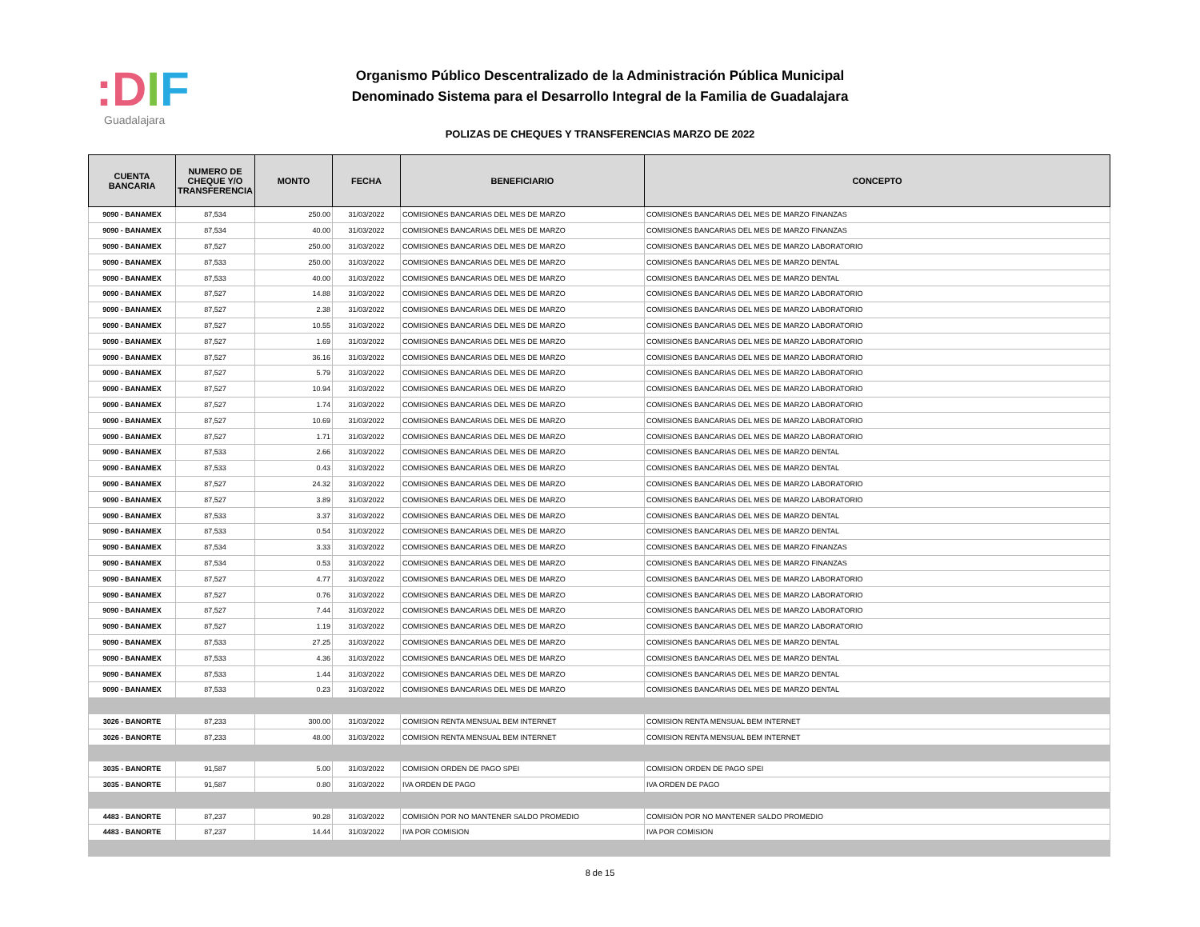:DIF
Guadalajara
Organismo Público Descentralizado de la Administración Pública Municipal
Denominado Sistema para el Desarrollo Integral de la Familia de Guadalajara
POLIZAS DE CHEQUES Y TRANSFERENCIAS MARZO DE 2022
| CUENTA BANCARIA | NUMERO DE CHEQUE Y/O TRANSFERENCIA | MONTO | FECHA | BENEFICIARIO | CONCEPTO |
| --- | --- | --- | --- | --- | --- |
| 9090 - BANAMEX | 87,534 | 250.00 | 31/03/2022 | COMISIONES BANCARIAS DEL MES DE MARZO | COMISIONES BANCARIAS DEL MES DE MARZO FINANZAS |
| 9090 - BANAMEX | 87,534 | 40.00 | 31/03/2022 | COMISIONES BANCARIAS DEL MES DE MARZO | COMISIONES BANCARIAS DEL MES DE MARZO FINANZAS |
| 9090 - BANAMEX | 87,527 | 250.00 | 31/03/2022 | COMISIONES BANCARIAS DEL MES DE MARZO | COMISIONES BANCARIAS DEL MES DE MARZO LABORATORIO |
| 9090 - BANAMEX | 87,533 | 250.00 | 31/03/2022 | COMISIONES BANCARIAS DEL MES DE MARZO | COMISIONES BANCARIAS DEL MES DE MARZO DENTAL |
| 9090 - BANAMEX | 87,533 | 40.00 | 31/03/2022 | COMISIONES BANCARIAS DEL MES DE MARZO | COMISIONES BANCARIAS DEL MES DE MARZO DENTAL |
| 9090 - BANAMEX | 87,527 | 14.88 | 31/03/2022 | COMISIONES BANCARIAS DEL MES DE MARZO | COMISIONES BANCARIAS DEL MES DE MARZO LABORATORIO |
| 9090 - BANAMEX | 87,527 | 2.38 | 31/03/2022 | COMISIONES BANCARIAS DEL MES DE MARZO | COMISIONES BANCARIAS DEL MES DE MARZO LABORATORIO |
| 9090 - BANAMEX | 87,527 | 10.55 | 31/03/2022 | COMISIONES BANCARIAS DEL MES DE MARZO | COMISIONES BANCARIAS DEL MES DE MARZO LABORATORIO |
| 9090 - BANAMEX | 87,527 | 1.69 | 31/03/2022 | COMISIONES BANCARIAS DEL MES DE MARZO | COMISIONES BANCARIAS DEL MES DE MARZO LABORATORIO |
| 9090 - BANAMEX | 87,527 | 36.16 | 31/03/2022 | COMISIONES BANCARIAS DEL MES DE MARZO | COMISIONES BANCARIAS DEL MES DE MARZO LABORATORIO |
| 9090 - BANAMEX | 87,527 | 5.79 | 31/03/2022 | COMISIONES BANCARIAS DEL MES DE MARZO | COMISIONES BANCARIAS DEL MES DE MARZO LABORATORIO |
| 9090 - BANAMEX | 87,527 | 10.94 | 31/03/2022 | COMISIONES BANCARIAS DEL MES DE MARZO | COMISIONES BANCARIAS DEL MES DE MARZO LABORATORIO |
| 9090 - BANAMEX | 87,527 | 1.74 | 31/03/2022 | COMISIONES BANCARIAS DEL MES DE MARZO | COMISIONES BANCARIAS DEL MES DE MARZO LABORATORIO |
| 9090 - BANAMEX | 87,527 | 10.69 | 31/03/2022 | COMISIONES BANCARIAS DEL MES DE MARZO | COMISIONES BANCARIAS DEL MES DE MARZO LABORATORIO |
| 9090 - BANAMEX | 87,527 | 1.71 | 31/03/2022 | COMISIONES BANCARIAS DEL MES DE MARZO | COMISIONES BANCARIAS DEL MES DE MARZO LABORATORIO |
| 9090 - BANAMEX | 87,533 | 2.66 | 31/03/2022 | COMISIONES BANCARIAS DEL MES DE MARZO | COMISIONES BANCARIAS DEL MES DE MARZO DENTAL |
| 9090 - BANAMEX | 87,533 | 0.43 | 31/03/2022 | COMISIONES BANCARIAS DEL MES DE MARZO | COMISIONES BANCARIAS DEL MES DE MARZO DENTAL |
| 9090 - BANAMEX | 87,527 | 24.32 | 31/03/2022 | COMISIONES BANCARIAS DEL MES DE MARZO | COMISIONES BANCARIAS DEL MES DE MARZO LABORATORIO |
| 9090 - BANAMEX | 87,527 | 3.89 | 31/03/2022 | COMISIONES BANCARIAS DEL MES DE MARZO | COMISIONES BANCARIAS DEL MES DE MARZO LABORATORIO |
| 9090 - BANAMEX | 87,533 | 3.37 | 31/03/2022 | COMISIONES BANCARIAS DEL MES DE MARZO | COMISIONES BANCARIAS DEL MES DE MARZO DENTAL |
| 9090 - BANAMEX | 87,533 | 0.54 | 31/03/2022 | COMISIONES BANCARIAS DEL MES DE MARZO | COMISIONES BANCARIAS DEL MES DE MARZO DENTAL |
| 9090 - BANAMEX | 87,534 | 3.33 | 31/03/2022 | COMISIONES BANCARIAS DEL MES DE MARZO | COMISIONES BANCARIAS DEL MES DE MARZO FINANZAS |
| 9090 - BANAMEX | 87,534 | 0.53 | 31/03/2022 | COMISIONES BANCARIAS DEL MES DE MARZO | COMISIONES BANCARIAS DEL MES DE MARZO FINANZAS |
| 9090 - BANAMEX | 87,527 | 4.77 | 31/03/2022 | COMISIONES BANCARIAS DEL MES DE MARZO | COMISIONES BANCARIAS DEL MES DE MARZO LABORATORIO |
| 9090 - BANAMEX | 87,527 | 0.76 | 31/03/2022 | COMISIONES BANCARIAS DEL MES DE MARZO | COMISIONES BANCARIAS DEL MES DE MARZO LABORATORIO |
| 9090 - BANAMEX | 87,527 | 7.44 | 31/03/2022 | COMISIONES BANCARIAS DEL MES DE MARZO | COMISIONES BANCARIAS DEL MES DE MARZO LABORATORIO |
| 9090 - BANAMEX | 87,527 | 1.19 | 31/03/2022 | COMISIONES BANCARIAS DEL MES DE MARZO | COMISIONES BANCARIAS DEL MES DE MARZO LABORATORIO |
| 9090 - BANAMEX | 87,533 | 27.25 | 31/03/2022 | COMISIONES BANCARIAS DEL MES DE MARZO | COMISIONES BANCARIAS DEL MES DE MARZO DENTAL |
| 9090 - BANAMEX | 87,533 | 4.36 | 31/03/2022 | COMISIONES BANCARIAS DEL MES DE MARZO | COMISIONES BANCARIAS DEL MES DE MARZO DENTAL |
| 9090 - BANAMEX | 87,533 | 1.44 | 31/03/2022 | COMISIONES BANCARIAS DEL MES DE MARZO | COMISIONES BANCARIAS DEL MES DE MARZO DENTAL |
| 9090 - BANAMEX | 87,533 | 0.23 | 31/03/2022 | COMISIONES BANCARIAS DEL MES DE MARZO | COMISIONES BANCARIAS DEL MES DE MARZO DENTAL |
| 3026 - BANORTE | 87,233 | 300.00 | 31/03/2022 | COMISION RENTA MENSUAL BEM INTERNET | COMISION RENTA MENSUAL BEM INTERNET |
| 3026 - BANORTE | 87,233 | 48.00 | 31/03/2022 | COMISION RENTA MENSUAL BEM INTERNET | COMISION RENTA MENSUAL BEM INTERNET |
| 3035 - BANORTE | 91,587 | 5.00 | 31/03/2022 | COMISION ORDEN DE PAGO SPEI | COMISION ORDEN DE PAGO SPEI |
| 3035 - BANORTE | 91,587 | 0.80 | 31/03/2022 | IVA ORDEN DE PAGO | IVA ORDEN DE PAGO |
| 4483 - BANORTE | 87,237 | 90.28 | 31/03/2022 | COMISIÓN POR NO MANTENER SALDO PROMEDIO | COMISIÓN POR NO MANTENER SALDO PROMEDIO |
| 4483 - BANORTE | 87,237 | 14.44 | 31/03/2022 | IVA POR COMISION | IVA POR COMISION |
8 de 15